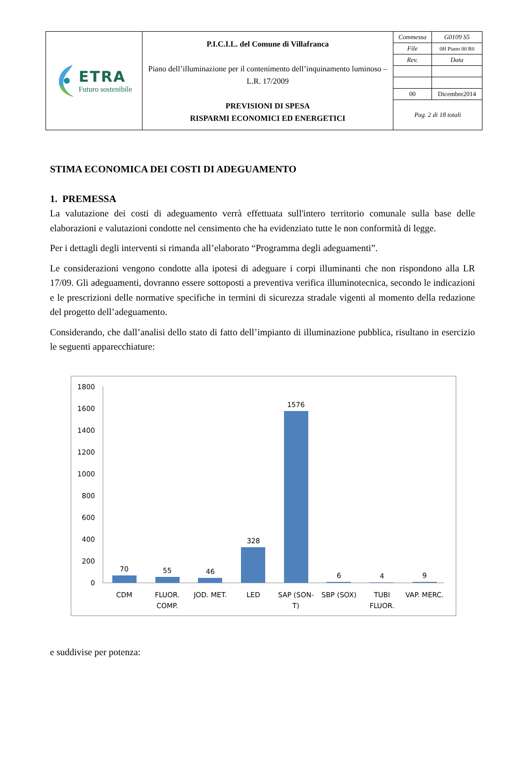| ETRA Futuro sostenibile | P.I.C.I.L. del Comune di Villafranca Piano dell’illuminazione per il contenimento dell’inquinamento luminoso – L.R. 17/2009 PREVISIONI DI SPESA RISPARMI ECONOMICI ED ENERGETICI | / Commessa / G0109 S5 / / File / 0H Piano 00 R0 / / Rev. / Data / / 00 / Dicembre2014 / Pag. 2 di 18 totali |
STIMA ECONOMICA DEI COSTI DI ADEGUAMENTO
1. PREMESSA
La valutazione dei costi di adeguamento verrà effettuata sull'intero territorio comunale sulla base delle elaborazioni e valutazioni condotte nel censimento che ha evidenziato tutte le non conformità di legge.
Per i dettagli degli interventi si rimanda all’elaborato “Programma degli adeguamenti”.
Le considerazioni vengono condotte alla ipotesi di adeguare i corpi illuminanti che non rispondono alla LR 17/09. Gli adeguamenti, dovranno essere sottoposti a preventiva verifica illuminotecnica, secondo le indicazioni e le prescrizioni delle normative specifiche in termini di sicurezza stradale vigenti al momento della redazione del progetto dell’adeguamento.
Considerando, che dall’analisi dello stato di fatto dell’impianto di illuminazione pubblica, risultano in esercizio le seguenti apparecchiature:
1800
1600
1400
1200
1000
800
600
400
200
0
70
55
46
328
1576
6
4
9
CDM
FLUOR.
COMP.
JOD. MET.
LED
SAP (SON-
T)
SBP (SOX)
TUBI
FLUOR.
VAP. MERC.
e suddivise per potenza: